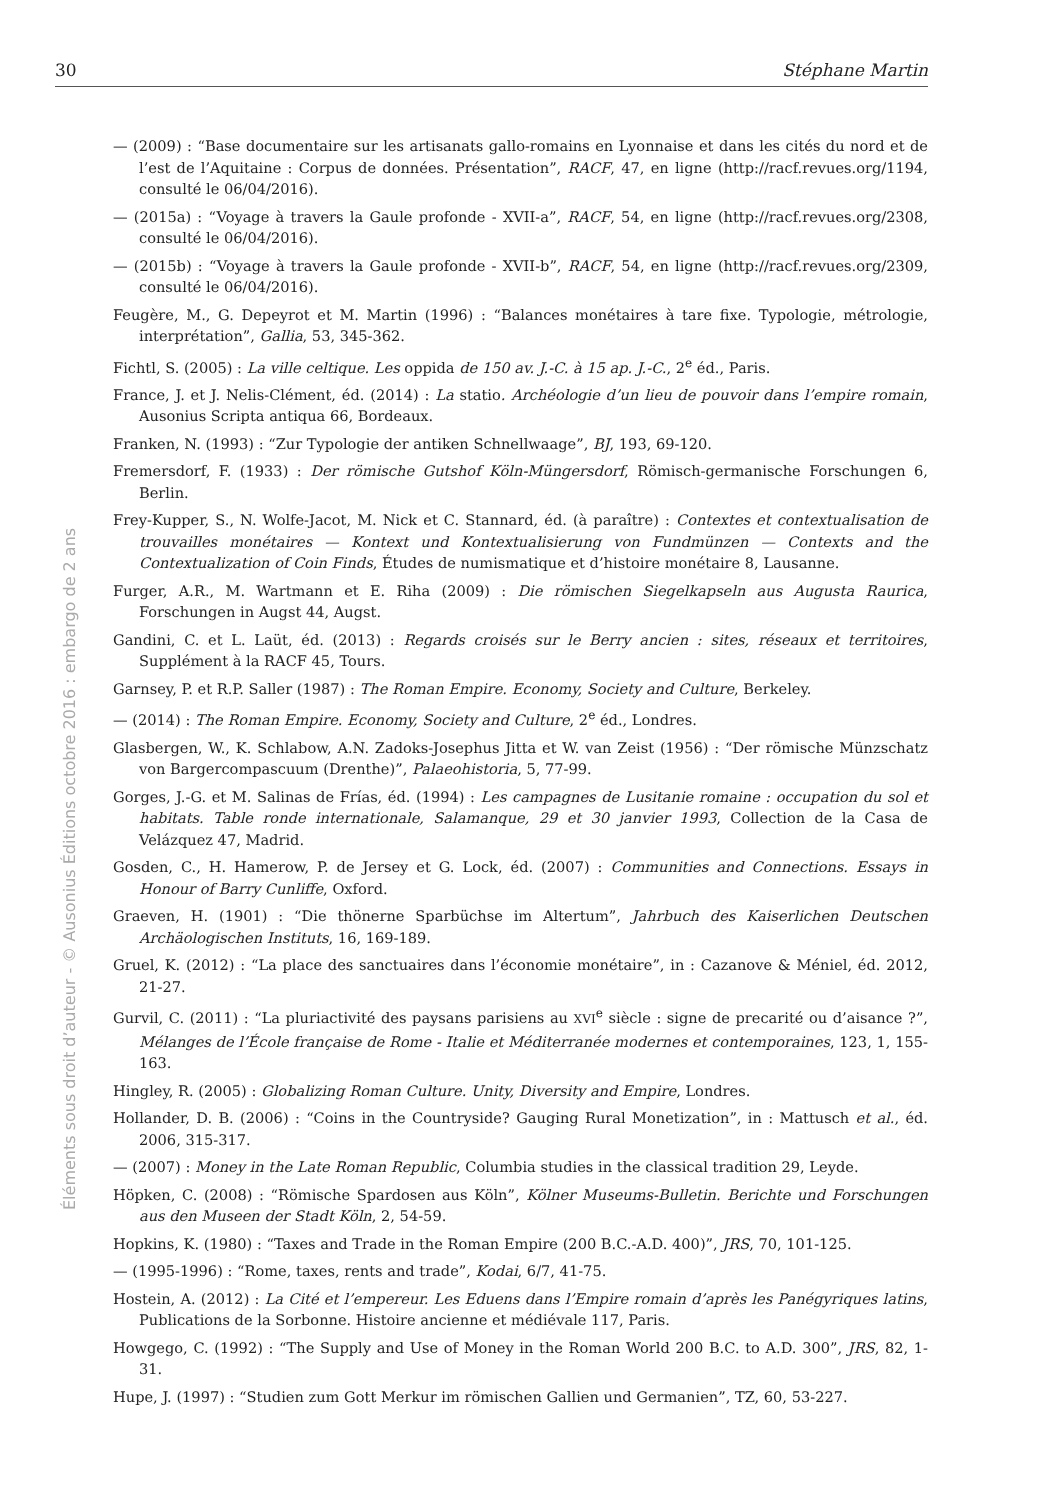30 Stéphane Martin
Éléments sous droit d’auteur - © Ausonius Éditions octobre 2016 : embargo de 2 ans
— (2009) : “Base documentaire sur les artisanats gallo-romains en Lyonnaise et dans les cités du nord et de l’est de l’Aquitaine : Corpus de données. Présentation”, RACF, 47, en ligne (http://racf.revues.org/1194, consulté le 06/04/2016).
— (2015a) : “Voyage à travers la Gaule profonde - XVII-a”, RACF, 54, en ligne (http://racf.revues.org/2308, consulté le 06/04/2016).
— (2015b) : “Voyage à travers la Gaule profonde - XVII-b”, RACF, 54, en ligne (http://racf.revues.org/2309, consulté le 06/04/2016).
Feugère, M., G. Depeyrot et M. Martin (1996) : “Balances monétaires à tare fixe. Typologie, métrologie, interprétation”, Gallia, 53, 345-362.
Fichtl, S. (2005) : La ville celtique. Les oppida de 150 av. J.-C. à 15 ap. J.-C., 2<sup>e</sup> éd., Paris.
France, J. et J. Nelis-Clément, éd. (2014) : La statio. Archéologie d’un lieu de pouvoir dans l’empire romain, Ausonius Scripta antiqua 66, Bordeaux.
Franken, N. (1993) : “Zur Typologie der antiken Schnellwaage”, BJ, 193, 69-120.
Fremersdorf, F. (1933) : Der römische Gutshof Köln-Müngersdorf, Römisch-germanische Forschungen 6, Berlin.
Frey-Kupper, S., N. Wolfe-Jacot, M. Nick et C. Stannard, éd. (à paraître) : Contextes et contextualisation de trouvailles monétaires — Kontext und Kontextualisierung von Fundmünzen — Contexts and the Contextualization of Coin Finds, Études de numismatique et d’histoire monétaire 8, Lausanne.
Furger, A.R., M. Wartmann et E. Riha (2009) : Die römischen Siegelkapseln aus Augusta Raurica, Forschungen in Augst 44, Augst.
Gandini, C. et L. Laüt, éd. (2013) : Regards croisés sur le Berry ancien : sites, réseaux et territoires, Supplément à la RACF 45, Tours.
Garnsey, P. et R.P. Saller (1987) : The Roman Empire. Economy, Society and Culture, Berkeley.
— (2014) : The Roman Empire. Economy, Society and Culture, 2<sup>e</sup> éd., Londres.
Glasbergen, W., K. Schlabow, A.N. Zadoks-Josephus Jitta et W. van Zeist (1956) : “Der römische Münzschatz von Bargercompascuum (Drenthe)”, Palaeohistoria, 5, 77-99.
Gorges, J.-G. et M. Salinas de Frías, éd. (1994) : Les campagnes de Lusitanie romaine : occupation du sol et habitats. Table ronde internationale, Salamanque, 29 et 30 janvier 1993, Collection de la Casa de Velázquez 47, Madrid.
Gosden, C., H. Hamerow, P. de Jersey et G. Lock, éd. (2007) : Communities and Connections. Essays in Honour of Barry Cunliffe, Oxford.
Graeven, H. (1901) : “Die thönerne Sparbüchse im Altertum”, Jahrbuch des Kaiserlichen Deutschen Archäologischen Instituts, 16, 169-189.
Gruel, K. (2012) : “La place des sanctuaires dans l’économie monétaire”, in : Cazanove & Méniel, éd. 2012, 21-27.
Gurvil, C. (2011) : “La pluriactivité des paysans parisiens au XVI<sup>e</sup> siècle : signe de precarité ou d’aisance ?”, Mélanges de l’École française de Rome - Italie et Méditerranée modernes et contemporaines, 123, 1, 155-163.
Hingley, R. (2005) : Globalizing Roman Culture. Unity, Diversity and Empire, Londres.
Hollander, D. B. (2006) : “Coins in the Countryside? Gauging Rural Monetization”, in : Mattusch et al., éd. 2006, 315-317.
— (2007) : Money in the Late Roman Republic, Columbia studies in the classical tradition 29, Leyde.
Höpken, C. (2008) : “Römische Spardosen aus Köln”, Kölner Museums-Bulletin. Berichte und Forschungen aus den Museen der Stadt Köln, 2, 54-59.
Hopkins, K. (1980) : “Taxes and Trade in the Roman Empire (200 B.C.-A.D. 400)”, JRS, 70, 101-125.
— (1995-1996) : “Rome, taxes, rents and trade”, Kodai, 6/7, 41-75.
Hostein, A. (2012) : La Cité et l’empereur. Les Eduens dans l’Empire romain d’après les Panégyriques latins, Publications de la Sorbonne. Histoire ancienne et médiévale 117, Paris.
Howgego, C. (1992) : “The Supply and Use of Money in the Roman World 200 B.C. to A.D. 300”, JRS, 82, 1-31.
Hupe, J. (1997) : “Studien zum Gott Merkur im römischen Gallien und Germanien”, TZ, 60, 53-227.